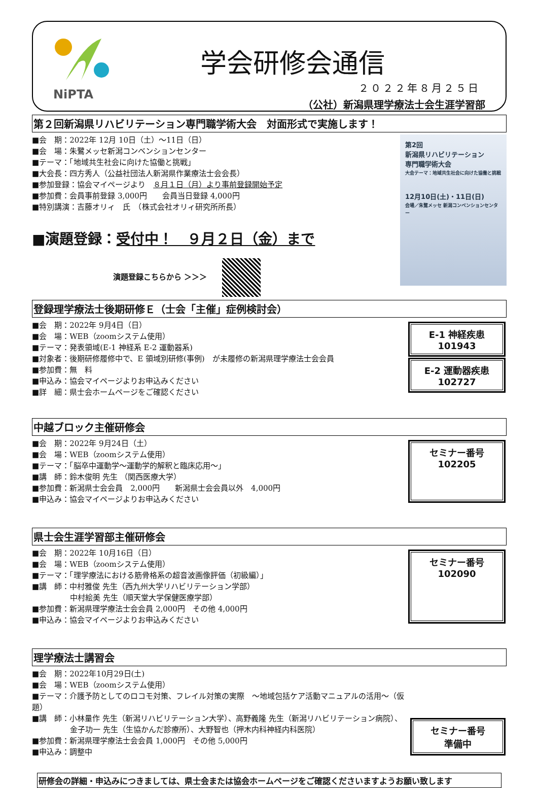NiPTA
学会研修会通信
２０２２年８月２５日
（公社）新潟県理学療法士会生涯学習部
第２回新潟県リハビリテーション専門職学術大会　対面形式で実施します！
■会　期：2022年 12月 10日（土）～11日（日）
■会　場：朱鷺メッセ新潟コンベンションセンター
■テーマ：「地域共生社会に向けた協働と挑戦」
■大会長：四方秀人（公益社団法人新潟県作業療法士会会長）
■参加登録：協会マイページより　８月１日（月）より事前登録開始予定
■参加費：会員事前登録 3,000円　　会員当日登録 4,000円
■特別講演：吉藤オリィ　氏　（株式会社オリィ研究所所長）
■演題登録：受付中！　９月２日（金）まで
演題登録こちらから ＞＞＞
第2回
新潟県リハビリテーション
専門職学術大会
大会テーマ：地域共生社会に向けた協働と挑戦
12月10日(土)・11日(日)
会場／朱鷺メッセ 新潟コンベンションセンター
登録理学療法士後期研修Ｅ（士会「主催」症例検討会）
■会　期：2022年 9月4日（日）
■会　場：WEB（zoomシステム使用）
■テーマ：発表領域(E-1 神経系 E-2 運動器系)
■対象者：後期研修履修中で、E 領域別研修(事例)　が未履修の新潟県理学療法士会会員
■参加費：無　料
■申込み：協会マイページよりお申込みください
■詳　細：県士会ホームページをご確認ください
E-1 神経疾患
101943
E-2 運動器疾患
102727
中越ブロック主催研修会
■会　期：2022年 9月24日（土）
■会　場：WEB（zoomシステム使用）
■テーマ：「脳卒中運動学～運動学的解釈と臨床応用～」
■講　師：鈴木俊明 先生 （関西医療大学）
■参加費：新潟県士会会員　2,000円　　新潟県士会会員以外　4,000円
■申込み：協会マイページよりお申込みください
セミナー番号
102205
県士会生涯学習部主催研修会
■会　期：2022年 10月16日（日）
■会　場：WEB（zoomシステム使用）
■テーマ：「理学療法における筋骨格系の超音波画像評価（初級編）」
■講　師：中村雅俊 先生（西九州大学リハビリテーション学部）
　　　　　中村絵美 先生（順天堂大学保健医療学部）
■参加費：新潟県理学療法士会会員 2,000円　その他 4,000円
■申込み：協会マイページよりお申込みください
セミナー番号
102090
理学療法士講習会
■会　期：2022年10月29日(土)
■会　場：WEB（zoomシステム使用）
■テーマ：介護予防としてのロコモ対策、フレイル対策の実際　～地域包括ケア活動マニュアルの活用～（仮題）
■講　師：小林量作 先生（新潟リハビリテーション大学）、高野義隆 先生（新潟リハビリテーション病院）、
　　　　　金子功一 先生（生協かんだ診療所）、大野智也（押木内科神経内科医院）
■参加費：新潟県理学療法士会会員 1,000円　その他 5,000円
■申込み：調整中
セミナー番号
準備中
研修会の詳細・申込みにつきましては、県士会または協会ホームページをご確認くださいますようお願い致します